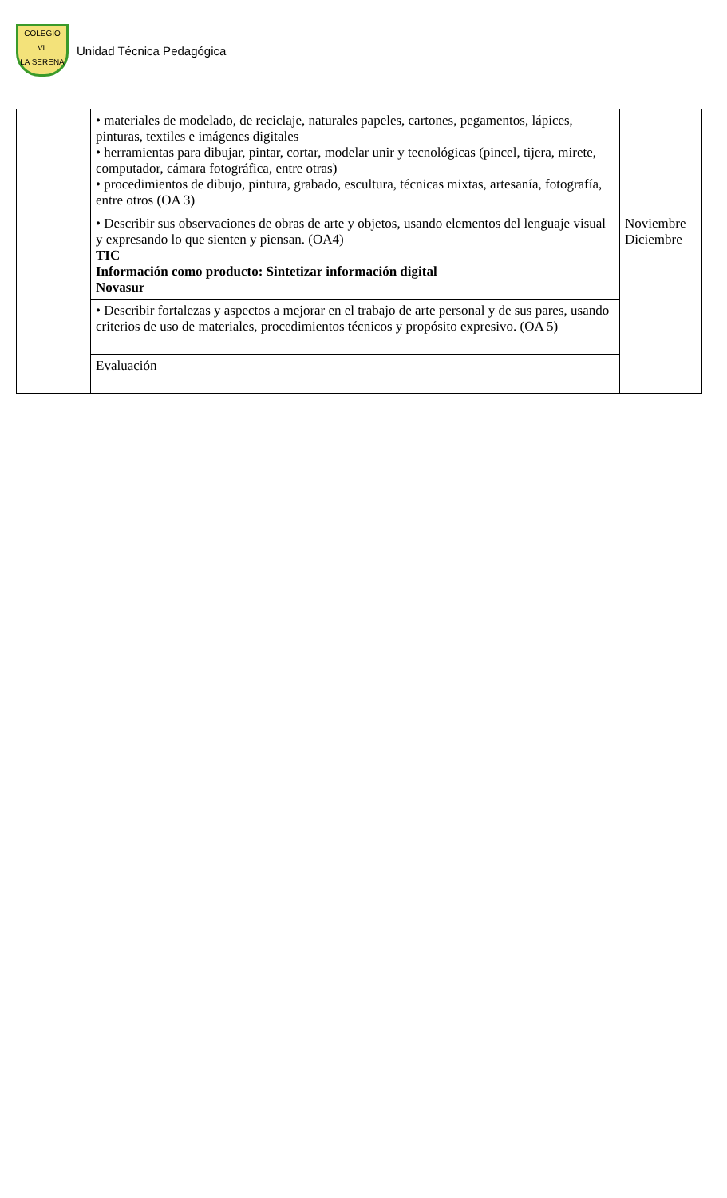COLEGIO
VL
LA SERENA
Unidad Técnica Pedagógica
| | • materiales de modelado, de reciclaje, naturales papeles, cartones, pegamentos, lápices, pinturas, textiles e imágenes digitales • herramientas para dibujar, pintar, cortar, modelar unir y tecnológicas (pincel, tijera, mirete, computador, cámara fotográfica, entre otras) • procedimientos de dibujo, pintura, grabado, escultura, técnicas mixtas, artesanía, fotografía, entre otros (OA 3) | |
| | • Describir sus observaciones de obras de arte y objetos, usando elementos del lenguaje visual y expresando lo que sienten y piensan. (OA4) TIC Información como producto: Sintetizar información digital Novasur | Noviembre Diciembre |
| | • Describir fortalezas y aspectos a mejorar en el trabajo de arte personal y de sus pares, usando criterios de uso de materiales, procedimientos técnicos y propósito expresivo. (OA 5) | |
| | Evaluación | |